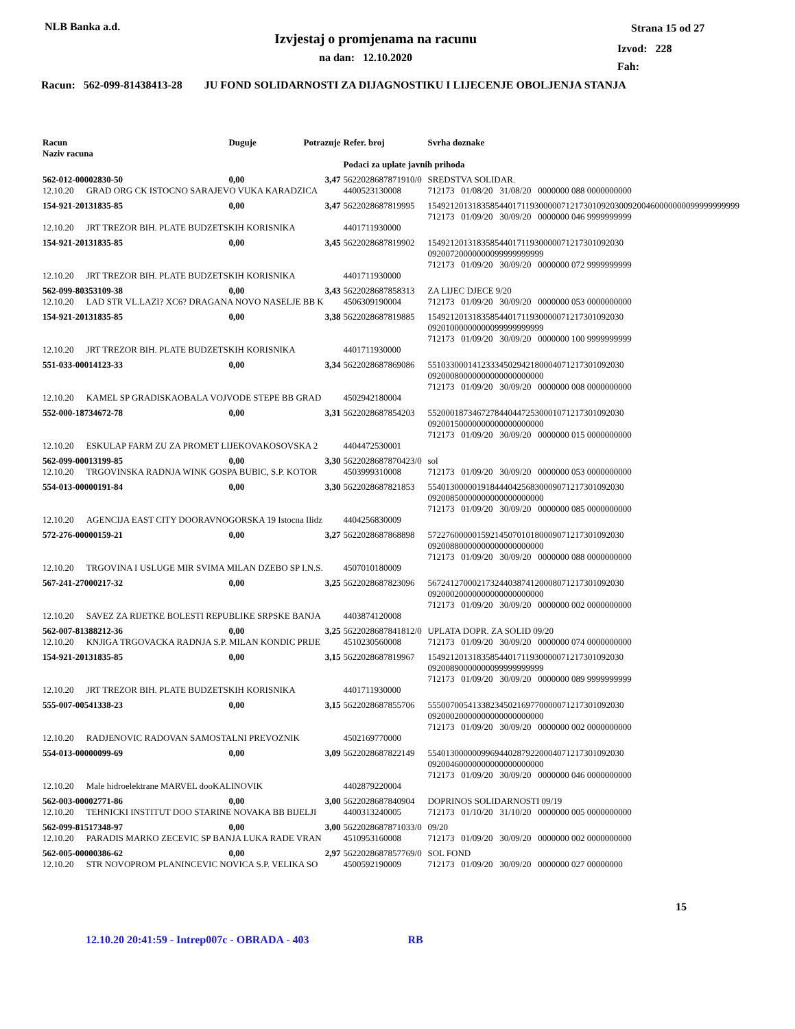NLB Banka a.d.
Izvjestaj o promjenama na racunu
na dan: 12.10.2020
Strana 15 od 27
Izvod: 228
Fah:
Racun: 562-099-81438413-28 JU FOND SOLIDARNOSTI ZA DIJAGNOSTIKU I LIJECENJE OBOLJENJA STANJA
| Racun Naziv racuna | | Duguje | Potrazuje | Refer. broj | Svrha doznake |
| --- | --- | --- | --- | --- | --- |
| | | | | Podaci za uplate javnih prihoda | |
| 562-012-00002830-50 | | 0,00 | 3,47 | 5622028687871910/0 | SREDSTVA SOLIDAR. |
| 12.10.20 | GRAD ORG CK ISTOCNO SARAJEVO VUKA KARADZICA | | | 4400523130008 | 712173 01/08/20 31/08/20 0000000 088 0000000000 |
| 154-921-20131835-85 | | 0,00 | 3,47 | 5622028687819995 | 1549212013183585440171193000007121730109203009200460000000099999999999 712173 01/09/20 30/09/20 0000000 046 9999999999 |
| 12.10.20 | JRT TREZOR BIH. PLATE BUDZETSKIH KORISNIKA | | | 4401711930000 | |
| 154-921-20131835-85 | | 0,00 | 3,45 | 5622028687819902 | 15492120131835854401711930000071217301092030 09200720000000099999999999 712173 01/09/20 30/09/20 0000000 072 9999999999 |
| 12.10.20 | JRT TREZOR BIH. PLATE BUDZETSKIH KORISNIKA | | | 4401711930000 | |
| 562-099-80353109-38 | | 0,00 | 3,43 | 5622028687858313 | ZA LIJEC DJECE 9/20 |
| 12.10.20 | LAD STR VL.LAZI? XC6? DRAGANA NOVO NASELJE BB K | | | 4506309190004 | 712173 01/09/20 30/09/20 0000000 053 0000000000 |
| 154-921-20131835-85 | | 0,00 | 3,38 | 5622028687819885 | 15492120131835854401711930000071217301092030 09201000000000099999999999 712173 01/09/20 30/09/20 0000000 100 9999999999 |
| 12.10.20 | JRT TREZOR BIH. PLATE BUDZETSKIH KORISNIKA | | | 4401711930000 | |
| 551-033-00014123-33 | | 0,00 | 3,34 | 5622028687869086 | 55103300014123334502942180004071217301092030 09200080000000000000000000 712173 01/09/20 30/09/20 0000000 008 0000000000 |
| 12.10.20 | KAMEL SP GRADISKAOBALA VOJVODE STEPE BB GRAD | | | 4502942180004 | |
| 552-000-18734672-78 | | 0,00 | 3,31 | 5622028687854203 | 55200018734672784404472530001071217301092030 09200150000000000000000000 712173 01/09/20 30/09/20 0000000 015 0000000000 |
| 12.10.20 | ESKULAP FARM ZU ZA PROMET LIJEKOVAKOSOVSKA 2 | | | 4404472530001 | |
| 562-099-00013199-85 | | 0,00 | 3,30 | 5622028687870423/0 | sol |
| 12.10.20 | TRGOVINSKA RADNJA WINK GOSPA BUBIC, S.P. KOTOR | | | 4503999310008 | 712173 01/09/20 30/09/20 0000000 053 0000000000 |
| 554-013-00000191-84 | | 0,00 | 3,30 | 5622028687821853 | 55401300000191844404256830009071217301092030 09200850000000000000000000 712173 01/09/20 30/09/20 0000000 085 0000000000 |
| 12.10.20 | AGENCIJA EAST CITY DOORAVNOGORSKA 19 Istocna Ilidz | | | 4404256830009 | |
| 572-276-00000159-21 | | 0,00 | 3,27 | 5622028687868898 | 57227600000159214507010180009071217301092030 09200880000000000000000000 712173 01/09/20 30/09/20 0000000 088 0000000000 |
| 12.10.20 | TRGOVINA I USLUGE MIR SVIMA MILAN DZEBO SP I.N.S. | | | 4507010180009 | |
| 567-241-27000217-32 | | 0,00 | 3,25 | 5622028687823096 | 56724127000217324403874120008071217301092030 09200020000000000000000000 712173 01/09/20 30/09/20 0000000 002 0000000000 |
| 12.10.20 | SAVEZ ZA RIJETKE BOLESTI REPUBLIKE SRPSKE BANJA | | | 4403874120008 | |
| 562-007-81388212-36 | | 0,00 | 3,25 | 5622028687841812/0 | UPLATA DOPR. ZA SOLID 09/20 |
| 12.10.20 | KNJIGA TRGOVACKA RADNJA S.P. MILAN KONDIC PRIJE | | | 4510230560008 | 712173 01/09/20 30/09/20 0000000 074 0000000000 |
| 154-921-20131835-85 | | 0,00 | 3,15 | 5622028687819967 | 15492120131835854401711930000071217301092030 09200890000000099999999999 712173 01/09/20 30/09/20 0000000 089 9999999999 |
| 12.10.20 | JRT TREZOR BIH. PLATE BUDZETSKIH KORISNIKA | | | 4401711930000 | |
| 555-007-00541338-23 | | 0,00 | 3,15 | 5622028687855706 | 55500700541338234502169770000071217301092030 09200020000000000000000000 712173 01/09/20 30/09/20 0000000 002 0000000000 |
| 12.10.20 | RADJENOVIC RADOVAN SAMOSTALNI PREVOZNIK | | | 4502169770000 | |
| 554-013-00000099-69 | | 0,00 | 3,09 | 5622028687822149 | 55401300000099694402879220004071217301092030 09200460000000000000000000 712173 01/09/20 30/09/20 0000000 046 0000000000 |
| 12.10.20 | Male hidroelektrane MARVEL dooKALINOVIK | | | 4402879220004 | |
| 562-003-00002771-86 | | 0,00 | 3,00 | 5622028687840904 | DOPRINOS SOLIDARNOSTI 09/19 |
| 12.10.20 | TEHNICKI INSTITUT DOO STARINE NOVAKA BB BIJELJI | | | 4400313240005 | 712173 01/10/20 31/10/20 0000000 005 0000000000 |
| 562-099-81517348-97 | | 0,00 | 3,00 | 5622028687871033/0 | 09/20 |
| 12.10.20 | PARADIS MARKO ZECEVIC SP BANJA LUKA RADE VRAN | | | 4510953160008 | 712173 01/09/20 30/09/20 0000000 002 0000000000 |
| 562-005-00000386-62 | | 0,00 | 2,97 | 5622028687857769/0 | SOL FOND |
| 12.10.20 | STR NOVOPROM PLANINCEVIC NOVICA S.P. VELIKA SO | | | 4500592190009 | 712173 01/09/20 30/09/20 0000000 027 00000000 |
15
12.10.20 20:41:59 - Intrep007c - OBRADA - 403 RB